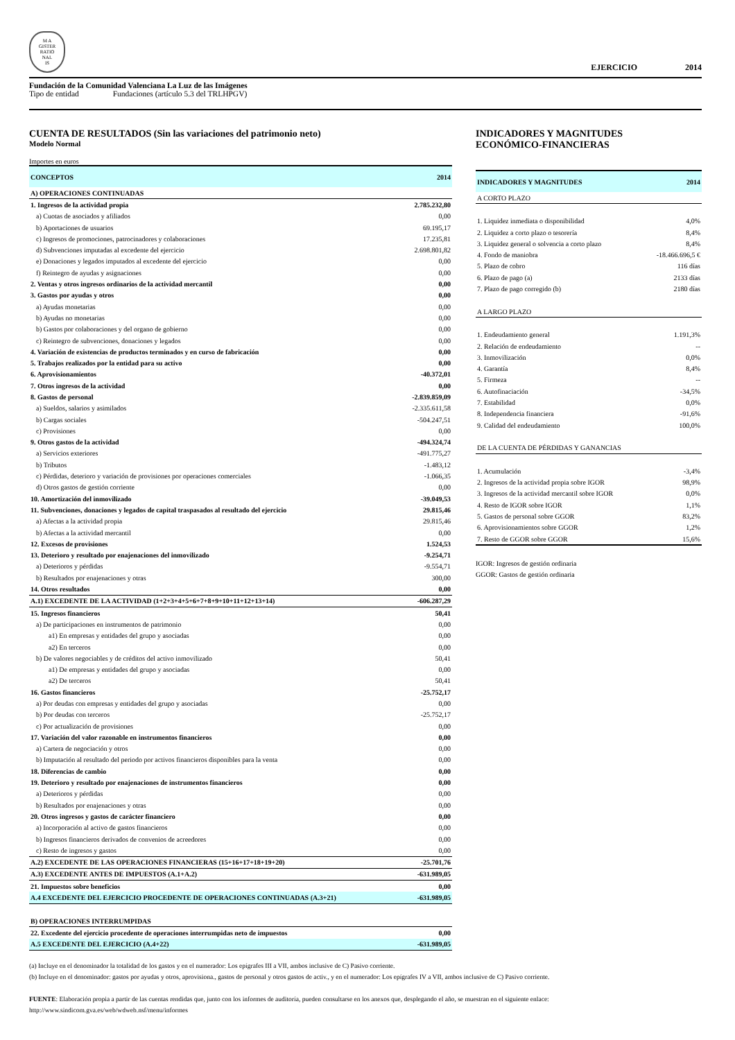M A
GISTER
RATIO
NAL
IS
EJERCICIO 2014
Fundación de la Comunidad Valenciana La Luz de las Imágenes
Tipo de entidad Fundaciones (artículo 5.3 del TRLHPGV)
CUENTA DE RESULTADOS (Sin las variaciones del patrimonio neto)
Modelo Normal
Importes en euros
| CONCEPTOS | 2014 |
| --- | --- |
| A) OPERACIONES CONTINUADAS | |
| 1. Ingresos de la actividad propia | 2.785.232,80 |
| a) Cuotas de asociados y afiliados | 0,00 |
| b) Aportaciones de usuarios | 69.195,17 |
| c) Ingresos de promociones, patrocinadores y colaboraciones | 17.235,81 |
| d) Subvenciones imputadas al excedente del ejercicio | 2.698.801,82 |
| e) Donaciones y legados imputados al excedente del ejercicio | 0,00 |
| f) Reintegro de ayudas y asignaciones | 0,00 |
| 2. Ventas y otros ingresos ordinarios de la actividad mercantil | 0,00 |
| 3. Gastos por ayudas y otros | 0,00 |
| a) Ayudas monetarias | 0,00 |
| b) Ayudas no monetarias | 0,00 |
| b) Gastos por colaboraciones y del organo de gobierno | 0,00 |
| c) Reintegro de subvenciones, donaciones y legados | 0,00 |
| 4. Variación de existencias de productos terminados y en curso de fabricación | 0,00 |
| 5. Trabajos realizados por la entidad para su activo | 0,00 |
| 6. Aprovisionamientos | -40.372,01 |
| 7. Otros ingresos de la actividad | 0,00 |
| 8. Gastos de personal | -2.839.859,09 |
| a) Sueldos, salarios y asimilados | -2.335.611,58 |
| b) Cargas sociales | -504.247,51 |
| c) Provisiones | 0,00 |
| 9. Otros gastos de la actividad | -494.324,74 |
| a) Servicios exteriores | -491.775,27 |
| b) Tributos | -1.483,12 |
| c) Pérdidas, deterioro y variación de provisiones por operaciones comerciales | -1.066,35 |
| d) Otros gastos de gestión corriente | 0,00 |
| 10. Amortización del inmovilizado | -39.049,53 |
| 11. Subvenciones, donaciones y legados de capital traspasados al resultado del ejercicio | 29.815,46 |
| a) Afectas a la actividad propia | 29.815,46 |
| b) Afectas a la actividad mercantil | 0,00 |
| 12. Excesos de provisiones | 1.524,53 |
| 13. Deterioro y resultado por enajenaciones del inmovilizado | -9.254,71 |
| a) Deterioros y pérdidas | -9.554,71 |
| b) Resultados por enajenaciones y otras | 300,00 |
| 14. Otros resultados | 0,00 |
| A.1) EXCEDENTE DE LA ACTIVIDAD (1+2+3+4+5+6+7+8+9+10+11+12+13+14) | -606.287,29 |
| 15. Ingresos financieros | 50,41 |
| a) De participaciones en instrumentos de patrimonio | 0,00 |
| a1) En empresas y entidades del grupo y asociadas | 0,00 |
| a2) En terceros | 0,00 |
| b) De valores negociables y de créditos del activo inmovilizado | 50,41 |
| a1) De empresas y entidades del grupo y asociadas | 0,00 |
| a2) De terceros | 50,41 |
| 16. Gastos financieros | -25.752,17 |
| a) Por deudas con empresas y entidades del grupo y asociadas | 0,00 |
| b) Por deudas con terceros | -25.752,17 |
| c) Por actualización de provisiones | 0,00 |
| 17. Variación del valor razonable en instrumentos financieros | 0,00 |
| a) Cartera de negociación y otros | 0,00 |
| b) Imputación al resultado del periodo por activos financieros disponibles para la venta | 0,00 |
| 18. Diferencias de cambio | 0,00 |
| 19. Deterioro y resultado por enajenaciones de instrumentos financieros | 0,00 |
| a) Deterioros y pérdidas | 0,00 |
| b) Resultados por enajenaciones y otras | 0,00 |
| 20. Otros ingresos y gastos de carácter financiero | 0,00 |
| a) Incorporación al activo de gastos financieros | 0,00 |
| b) Ingresos financieros derivados de convenios de acreedores | 0,00 |
| c) Resto de ingresos y gastos | 0,00 |
| A.2) EXCEDENTE DE LAS OPERACIONES FINANCIERAS (15+16+17+18+19+20) | -25.701,76 |
| A.3) EXCEDENTE ANTES DE IMPUESTOS (A.1+A.2) | -631.989,05 |
| 21. Impuestos sobre beneficios | 0,00 |
| A.4 EXCEDENTE DEL EJERCICIO PROCEDENTE DE OPERACIONES CONTINUADAS (A.3+21) | -631.989,05 |
| B) OPERACIONES INTERRUMPIDAS | |
| 22. Excedente del ejercicio procedente de operaciones interrumpidas neto de impuestos | 0,00 |
| A.5 EXCEDENTE DEL EJERCICIO (A.4+22) | -631.989,05 |
INDICADORES Y MAGNITUDES
ECONÓMICO-FINANCIERAS
| INDICADORES Y MAGNITUDES | 2014 |
| --- | --- |
| A CORTO PLAZO | |
| 1. Liquidez inmediata o disponibilidad | 4,0% |
| 2. Liquidez a corto plazo o tesorería | 8,4% |
| 3. Liquidez general o solvencia a corto plazo | 8,4% |
| 4. Fondo de maniobra | -18.466.696,5 € |
| 5. Plazo de cobro | 116 días |
| 6. Plazo de pago (a) | 2133 días |
| 7. Plazo de pago corregido (b) | 2180 días |
| A LARGO PLAZO | |
| 1. Endeudamiento general | 1.191,3% |
| 2. Relación de endeudamiento | -- |
| 3. Inmovilización | 0,0% |
| 4. Garantía | 8,4% |
| 5. Firmeza | -- |
| 6. Autofinaciación | -34,5% |
| 7. Estabilidad | 0,0% |
| 8. Independencia financiera | -91,6% |
| 9. Calidad del endeudamiento | 100,0% |
| DE LA CUENTA DE PÉRDIDAS Y GANANCIAS | |
| 1. Acumulación | -3,4% |
| 2. Ingresos de la actividad propia sobre IGOR | 98,9% |
| 3. Ingresos de la actividad mercantil sobre IGOR | 0,0% |
| 4. Resto de IGOR sobre IGOR | 1,1% |
| 5. Gastos de personal sobre GGOR | 83,2% |
| 6. Aprovisionamientos sobre GGOR | 1,2% |
| 7. Resto de GGOR sobre GGOR | 15,6% |
IGOR: Ingresos de gestión ordinaria
GGOR: Gastos de gestión ordinaria
(a) Incluye en el denominador la totalidad de los gastos y en el numerador: Los epígrafes III a VII, ambos inclusive de C) Pasivo corriente.
(b) Incluye en el denominador: gastos por ayudas y otros, aprovisiona., gastos de personal y otros gastos de activ., y en el numerador: Los epígrafes IV a VII, ambos inclusive de C) Pasivo corriente.
FUENTE: Elaboración propia a partir de las cuentas rendidas que, junto con los informes de auditoría, pueden consultarse en los anexos que, desplegando el año, se muestran en el siguiente enlace:
http://www.sindicom.gva.es/web/wdweb.nsf/menu/informes